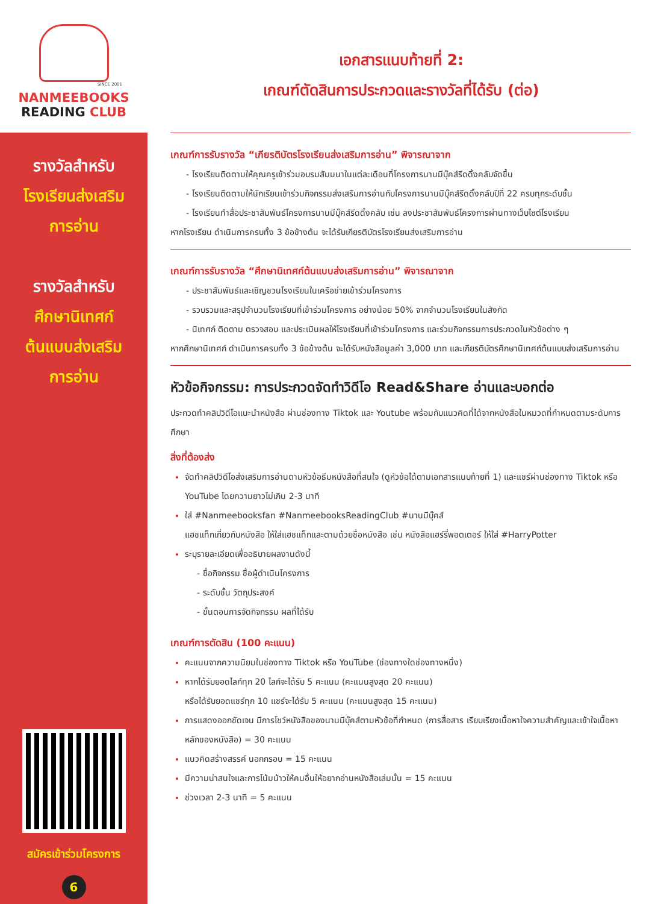SINCE 2001
NANMEEBOOKS
READING CLUB
เอกสารแนบท้ายที่ 2:
เกณฑ์ตัดสินการประกวดและรางวัลที่ได้รับ (ต่อ)
รางวัลสำหรับ
โรงเรียนส่งเสริม
การอ่าน
รางวัลสำหรับ
ศึกษานิเทศก์
ต้นแบบส่งเสริม
การอ่าน
สมัครเข้าร่วมโครงการ
6
เกณฑ์การรับรางวัล “เกียรติบัตรโรงเรียนส่งเสริมการอ่าน” พิจารณาจาก
- โรงเรียนติดตามให้คุณครูเข้าร่วมอบรมสัมมนาในแต่ละเดือนที่โครงการนานมีบุ๊คส์รีดดิ้งคลับจัดขึ้น
- โรงเรียนติดตามให้นักเรียนเข้าร่วมกิจกรรมส่งเสริมการอ่านกับโครงการนานมีบุ๊คส์รีดดิ้งคลับปีที่ 22 ครบทุกระดับชั้น
- โรงเรียนทำสื่อประชาสัมพันธ์โครงการนานมีบุ๊คส์รีดดิ้งคลับ เช่น ลงประชาสัมพันธ์โครงการผ่านทางเว็บไซต์โรงเรียน
หากโรงเรียน ดำเนินการครบทั้ง 3 ข้อข้างต้น จะได้รับเกียรติบัตรโรงเรียนส่งเสริมการอ่าน
เกณฑ์การรับรางวัล “ศึกษานิเทศก์ต้นแบบส่งเสริมการอ่าน” พิจารณาจาก
- ประชาสัมพันธ์และเชิญชวนโรงเรียนในเครือข่ายเข้าร่วมโครงการ
- รวบรวมและสรุปจำนวนโรงเรียนที่เข้าร่วมโครงการ อย่างน้อย 50% จากจำนวนโรงเรียนในสังกัด
- นิเทศก์ ติดตาม ตรวจสอบ และประเมินผลให้โรงเรียนที่เข้าร่วมโครงการ และร่วมกิจกรรมการประกวดในหัวข้อต่าง ๆ
หากศึกษานิเทศก์ ดำเนินการครบทั้ง 3 ข้อข้างต้น จะได้รับหนังสือมูลค่า 3,000 บาท และเกียรติบัตรศึกษานิเทศก์ต้นแบบส่งเสริมการอ่าน
หัวข้อกิจกรรม: การประกวดจัดทำวิดีโอ Read&Share อ่านและบอกต่อ
ประกวดทำคลิปวิดีโอแนะนำหนังสือ ผ่านช่องทาง Tiktok และ Youtube พร้อมกับแนวคิดที่ได้จากหนังสือในหมวดที่กำหนดตามระดับการศึกษา
สิ่งที่ต้องส่ง
จัดทำคลิปวิดีโอส่งเสริมการอ่านตามหัวข้อธีมหนังสือที่สนใจ (ดูหัวข้อได้ตามเอกสารแนบท้ายที่ 1) และแชร์ผ่านช่องทาง Tiktok หรือ YouTube โดยความยาวไม่เกิน 2-3 นาที
ใส่ #Nanmeebooksfan #NanmeebooksReadingClub #นานมีบุ๊คส์
แฮชแท็กเกี่ยวกับหนังสือ ให้ใส่แฮชแท็กและตามด้วยชื่อหนังสือ เช่น หนังสือแฮร์รี่พอตเตอร์ ให้ใส่ #HarryPotter
ระบุรายละเอียดเพื่ออธิบายผลงานดังนี้
- ชื่อกิจกรรม ชื่อผู้ดำเนินโครงการ
- ระดับชั้น วัตถุประสงค์
- ขั้นตอนการจัดกิจกรรม ผลที่ได้รับ
เกณฑ์การตัดสิน (100 คะแนน)
คะแนนจากความนิยมในช่องทาง Tiktok หรือ YouTube (ช่องทางใดช่องทางหนึ่ง)
หากได้รับยอดไลก์ทุก 20 ไลก์จะได้รับ 5 คะแนน (คะแนนสูงสุด 20 คะแนน)
หรือได้รับยอดแชร์ทุก 10 แชร์จะได้รับ 5 คะแนน (คะแนนสูงสุด 15 คะแนน)
การแสดงออกชัดเจน มีการโชว์หนังสือของนานมีบุ๊คส์ตามหัวข้อที่กำหนด (การสื่อสาร เรียบเรียงเนื้อหาใจความสำคัญและเข้าใจเนื้อหาหลักของหนังสือ) = 30 คะแนน
แนวคิดสร้างสรรค์ นอกกรอบ = 15 คะแนน
มีความน่าสนใจและการโน้มน้าวให้คนอื่นให้อยากอ่านหนังสือเล่มนั้น = 15 คะแนน
ช่วงเวลา 2-3 นาที = 5 คะแนน